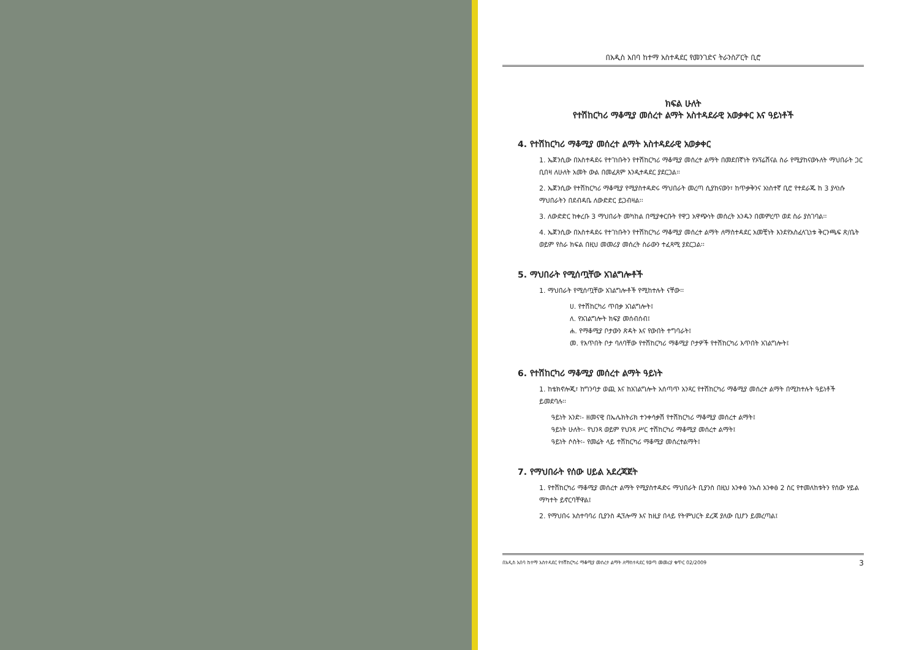በአዲስ አበባ ከተማ አስተዳደር የመንገድና ትራንስፖርት ቢሮ
ክፍል ሁለት
የተሽከርካሪ ማቆሚያ መሰረተ ልማት አስተዳደራዊ አወቃቀር እና ዓይነቶች
4. የተሽከርካሪ ማቆሚያ መሰረተ ልማት አስተዳደራዊ አወቃቀር
1. ኤጀንሲው በአስተዳደሩ የተገነቡትን የተሽከርካሪ ማቆሚያ መሰረተ ልማት በመደበኛነት የኦፕሬሽናል ስራ የሚያከናውኑለት ማህበራት ጋር ቢበዛ ለሁለት አመት ውል በመፈጸም እንዲተዳደር ያደርጋል፡፡
2. ኤጀንሲው የተሽከርካሪ ማቆሚያ የሚያስተዳድሩ ማህበራት መረጣ ሲያከናውን፣ ከጥቃቅንና አነስተኛ ቢሮ የተደራጁ ከ 3 ያላነሱ ማህበራትን በደብዳቤ ለውድድር ይጋብዛል፡፡
3. ለውድድር ከቀረቡ 3 ማህበራት መካከል በሚያቀርቡት የዋጋ አዋጭነት መሰረት አንዱን በመምረጥ ወደ ስራ ያስገባል፡፡
4. ኤጀንሲው በአስተዳደሩ የተገነቡትን የተሽከርካሪ ማቆሚያ መሰረተ ልማት ለማስተዳደር አመቺነት እንደየአስፈላጊነቱ ቅርንጫፍ ጽ/ቤት ወይም የስራ ክፍል በዚህ መመሪያ መሰረት ስራውን ተፈጻሚ ያደርጋል፡፡
5. ማህበራት የሚሰጧቸው አገልግሎቶች
1. ማህበራት የሚሰጧቸው አገልግሎቶች የሚከተሉት ናቸው፡፡
ሀ. የተሽከርካሪ ጥበቃ አገልግሎት፤
ለ. የአገልግሎት ክፍያ መሰብሰብ፤
ሐ. የማቆሚያ ቦታውን ጽዳት እና የውበት ተግባራት፤
መ. የእጥበት ቦታ ባለባቸው የተሽከርካሪ ማቆሚያ ቦታዎች የተሽከርካሪ እጥበት አገልግሎት፤
6. የተሽከርካሪ ማቆሚያ መሰረተ ልማት ዓይነት
1. ከቴክኖሎጂ፣ ከግንባታ ወጪ እና ከአገልግሎት አሰጣጥ አንጻር የተሽከርካሪ ማቆሚያ መሰረተ ልማት በሚከተሉት ዓይነቶች ይመደባሉ፡፡
ዓይነት አንድ፡- ዘመናዊ በኤሌክትሪክ ተንቀሳቃሽ የተሽከርካሪ ማቆሚያ መሰረተ ልማት፤
ዓይነት ሁለት፡- የህንጻ ወይም የህንጻ ሥር ተሽከርካሪ ማቆሚያ መሰረተ ልማት፤
ዓይነት ሶስት፡- የመሬት ላይ ተሽከርካሪ ማቆሚያ መሰረተልማት፤
7. የማህበራት የሰው ሀይል አደረጃጀት
1. የተሽከርካሪ ማቆሚያ መሰረተ ልማት የሚያስተዳድሩ ማህበራት ቢያንስ በዚህ አንቀፅ ንኡስ አንቀፅ 2 ስር የተመለከቱትን የሰው ሃይል ማካተት ይኖርባቸዋል፤
2. የማህበሩ አስተባባሪ ቢያንስ ዲፕሎማ እና ከዚያ በላይ የትምህርት ደረጃ ያለው ቢሆን ይመረጣል፤
በአዲስ አበባ ከተማ አስተዳደር የተሽከርካሪ ማቆሚያ መሰረተ ልማት ለማስተዳደር የወጣ መመሪያ ቁጥር 02/2009 3